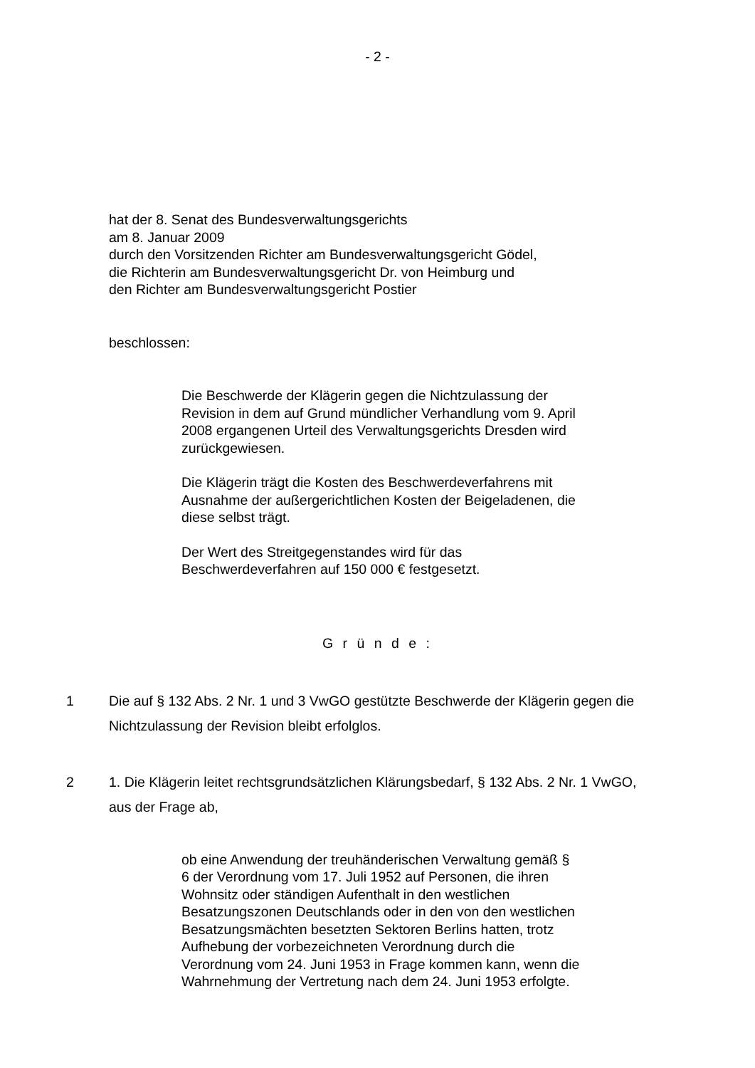- 2 -
hat der 8. Senat des Bundesverwaltungsgerichts
am 8. Januar 2009
durch den Vorsitzenden Richter am Bundesverwaltungsgericht Gödel,
die Richterin am Bundesverwaltungsgericht Dr. von Heimburg und
den Richter am Bundesverwaltungsgericht Postier
beschlossen:
Die Beschwerde der Klägerin gegen die Nichtzulassung der Revision in dem auf Grund mündlicher Verhandlung vom 9. April 2008 ergangenen Urteil des Verwaltungsgerichts Dresden wird zurückgewiesen.
Die Klägerin trägt die Kosten des Beschwerdeverfahrens mit Ausnahme der außergerichtlichen Kosten der Beigeladenen, die diese selbst trägt.
Der Wert des Streitgegenstandes wird für das Beschwerdeverfahren auf 150 000 € festgesetzt.
G r ü n d e :
1 Die auf § 132 Abs. 2 Nr. 1 und 3 VwGO gestützte Beschwerde der Klägerin gegen die Nichtzulassung der Revision bleibt erfolglos.
2 1. Die Klägerin leitet rechtsgrundsätzlichen Klärungsbedarf, § 132 Abs. 2 Nr. 1 VwGO, aus der Frage ab,
ob eine Anwendung der treuhänderischen Verwaltung gemäß § 6 der Verordnung vom 17. Juli 1952 auf Personen, die ihren Wohnsitz oder ständigen Aufenthalt in den westlichen Besatzungszonen Deutschlands oder in den von den westlichen Besatzungsmächten besetzten Sektoren Berlins hatten, trotz Aufhebung der vorbezeichneten Verordnung durch die Verordnung vom 24. Juni 1953 in Frage kommen kann, wenn die Wahrnehmung der Vertretung nach dem 24. Juni 1953 erfolgte.